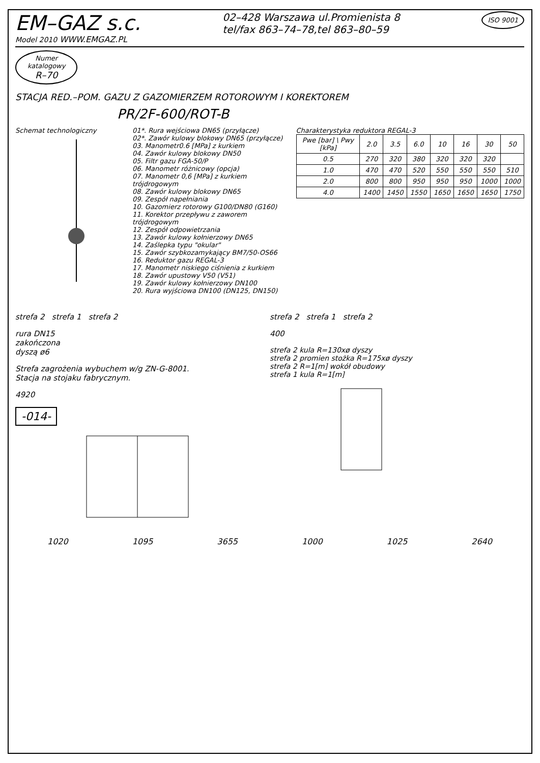EM–GAZ s.c.
Model 2010 WWW.EMGAZ.PL
02–428 Warszawa ul.Promienista 8
tel/fax 863–74–78,tel 863–80–59
ISO 9001
Numer
katalogowy
R–70
STACJA RED.–POM. GAZU Z GAZOMIERZEM ROTOROWYM I KOREKTOREM
PR/2F-600/ROT-B
Schemat technologiczny 01*. Rura wejściowa DN65 (przyłącze)
02*. Zawór kulowy blokowy DN65 (przyłącze)
03. Manometr0.6 [MPa] z kurkiem
04. Zawór kulowy blokowy DN50
05. Filtr gazu FGA-50/P
06. Manometr różnicowy (opcja)
07. Manometr 0,6 [MPa] z kurkiem trójdrogowym
08. Zawór kulowy blokowy DN65
09. Zespół napełniania
10. Gazomierz rotorowy G100/DN80 (G160)
11. Korektor przepływu z zaworem trójdrogowym
12. Zespół odpowietrzania
13. Zawór kulowy kołnierzowy DN65
14. Zaślepka typu "okular"
15. Zawór szybkozamykający BM7/50-OS66
16. Reduktor gazu REGAL-3
17. Manometr niskiego ciśnienia z kurkiem
18. Zawór upustowy V50 (V51)
19. Zawór kulowy kołnierzowy DN100
20. Rura wyjściowa DN100 (DN125, DN150)
Charakterystyka reduktora REGAL-3
| Pwe [bar] \ Pwy [kPa] | 2.0 | 3.5 | 6.0 | 10 | 16 | 30 | 50 |
| --- | --- | --- | --- | --- | --- | --- | --- |
| 0.5 | 270 | 320 | 380 | 320 | 320 | 320 | |
| 1.0 | 470 | 470 | 520 | 550 | 550 | 550 | 510 |
| 2.0 | 800 | 800 | 950 | 950 | 950 | 1000 | 1000 |
| 4.0 | 1400 | 1450 | 1550 | 1650 | 1650 | 1650 | 1750 |
strefa 2 strefa 1 strefa 2
rura DN15
zakończona
dyszą ø6
Strefa zagrożenia wybuchem w/g ZN-G-8001.
Stacja na stojaku fabrycznym.
4920
-014-
strefa 2 strefa 1 strefa 2
400
strefa 2 kula R=130xø dyszy
strefa 2 promien stożka R=175xø dyszy
strefa 2 R=1[m] wokół obudowy
strefa 1 kula R=1[m]
1020 1095 3655 1000 1025 2640